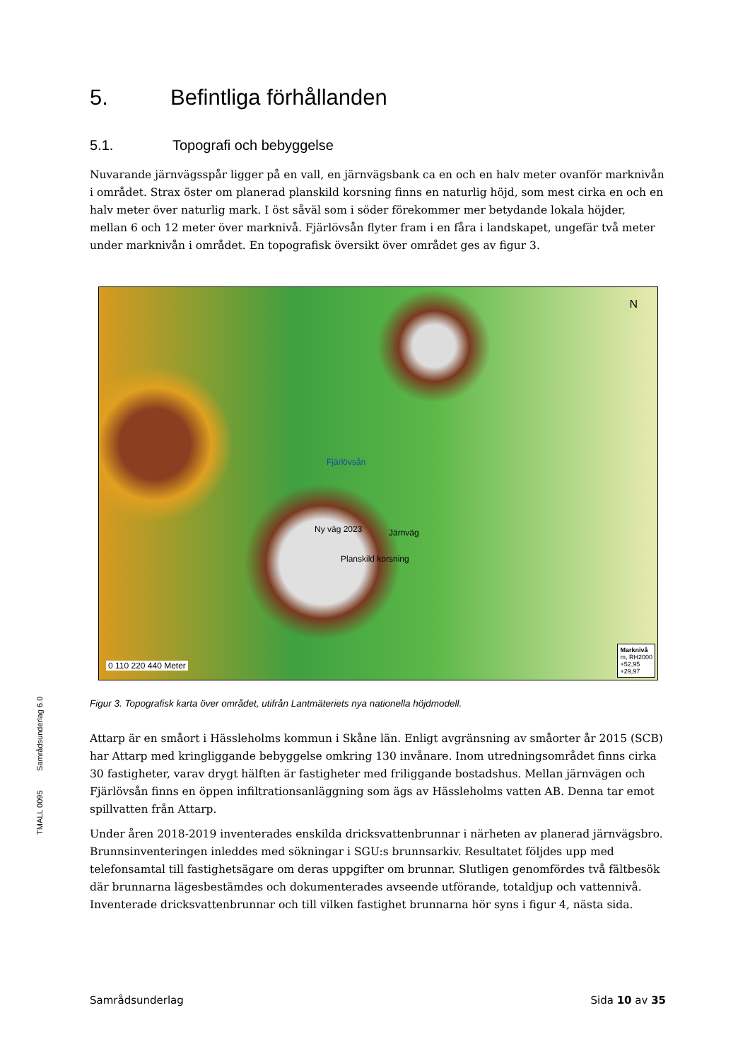5. Befintliga förhållanden
5.1. Topografi och bebyggelse
Nuvarande järnvägsspår ligger på en vall, en järnvägsbank ca en och en halv meter ovanför marknivån i området. Strax öster om planerad planskild korsning finns en naturlig höjd, som mest cirka en och en halv meter över naturlig mark. I öst såväl som i söder förekommer mer betydande lokala höjder, mellan 6 och 12 meter över marknivå. Fjärlövsån flyter fram i en fåra i landskapet, ungefär två meter under marknivån i området. En topografisk översikt över området ges av figur 3.
N
Fjärlövsån
Ny väg 2023 Järnväg
Planskild korsning
0 110 220 440 Meter
Marknivå
m, RH2000
+52,95
+29,97
Figur 3. Topografisk karta över området, utifrån Lantmäteriets nya nationella höjdmodell.
Attarp är en småort i Hässleholms kommun i Skåne län. Enligt avgränsning av småorter år 2015 (SCB) har Attarp med kringliggande bebyggelse omkring 130 invånare. Inom utredningsområdet finns cirka 30 fastigheter, varav drygt hälften är fastigheter med friliggande bostadshus. Mellan järnvägen och Fjärlövsån finns en öppen infiltrationsanläggning som ägs av Hässleholms vatten AB. Denna tar emot spillvatten från Attarp.
Under åren 2018-2019 inventerades enskilda dricksvattenbrunnar i närheten av planerad järnvägsbro. Brunnsinventeringen inleddes med sökningar i SGU:s brunnsarkiv. Resultatet följdes upp med telefonsamtal till fastighetsägare om deras uppgifter om brunnar. Slutligen genomfördes två fältbesök där brunnarna lägesbestämdes och dokumenterades avseende utförande, totaldjup och vattennivå. Inventerade dricksvattenbrunnar och till vilken fastighet brunnarna hör syns i figur 4, nästa sida.
TMALL 0095 Samrådsunderlag 6.0
Samrådsunderlag Sida 10 av 35